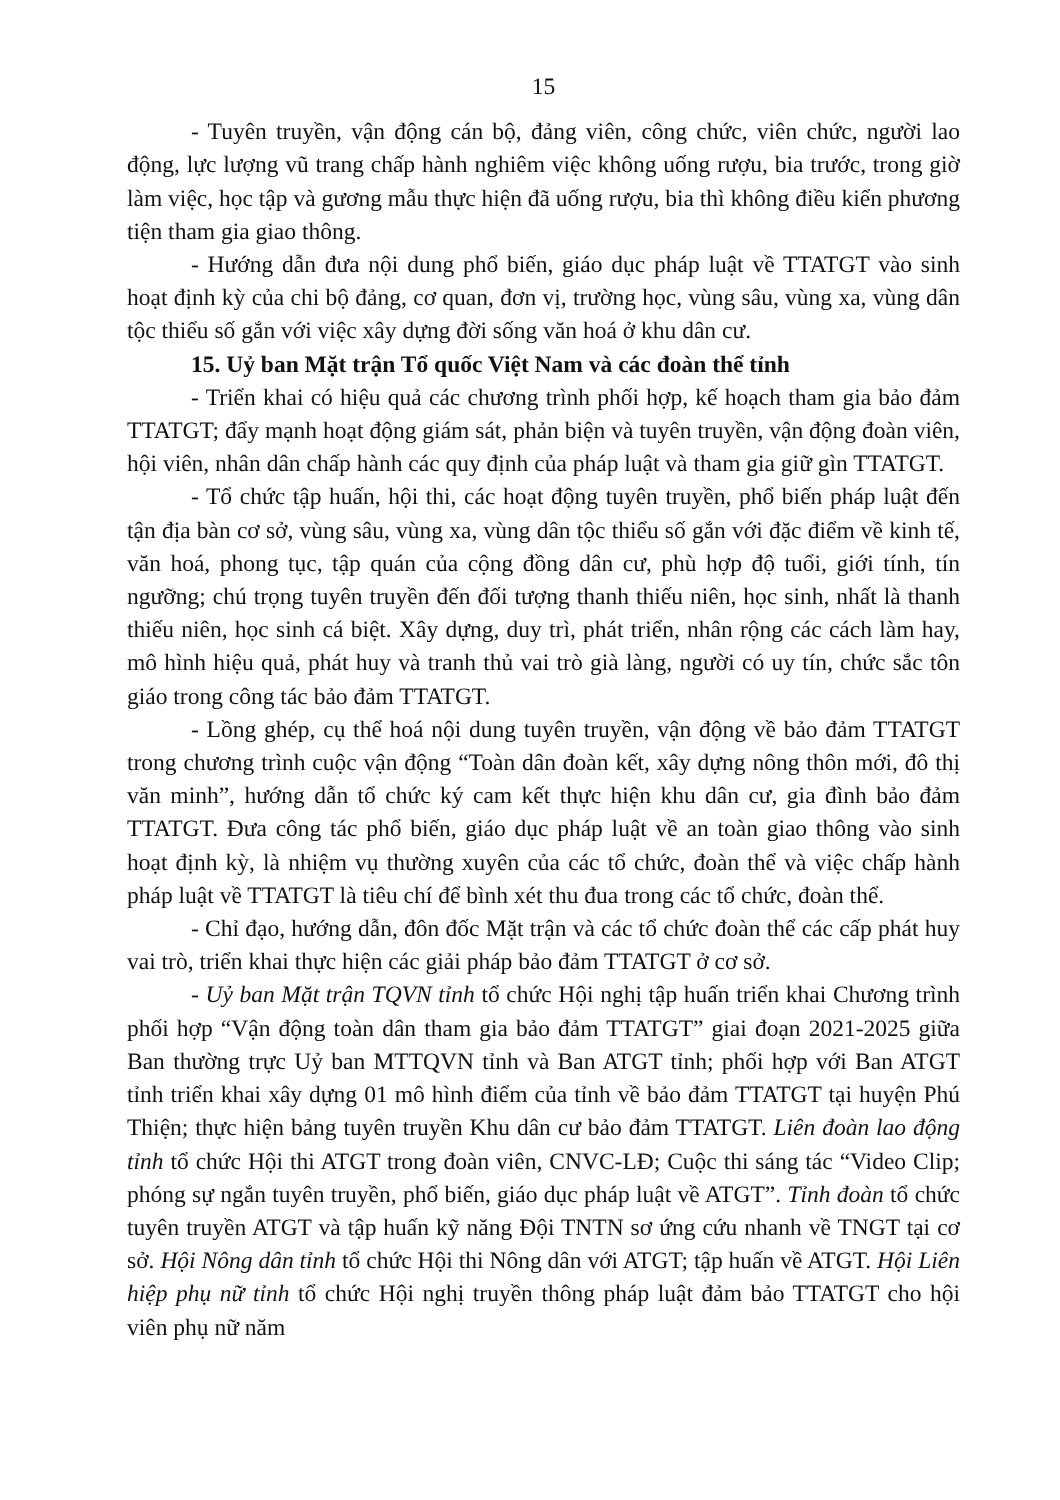15
- Tuyên truyền, vận động cán bộ, đảng viên, công chức, viên chức, người lao động, lực lượng vũ trang chấp hành nghiêm việc không uống rượu, bia trước, trong giờ làm việc, học tập và gương mẫu thực hiện đã uống rượu, bia thì không điều kiển phương tiện tham gia giao thông.
- Hướng dẫn đưa nội dung phổ biến, giáo dục pháp luật về TTATGT vào sinh hoạt định kỳ của chi bộ đảng, cơ quan, đơn vị, trường học, vùng sâu, vùng xa, vùng dân tộc thiểu số gắn với việc xây dựng đời sống văn hoá ở khu dân cư.
15. Uỷ ban Mặt trận Tổ quốc Việt Nam và các đoàn thể tỉnh
- Triển khai có hiệu quả các chương trình phối hợp, kế hoạch tham gia bảo đảm TTATGT; đẩy mạnh hoạt động giám sát, phản biện và tuyên truyền, vận động đoàn viên, hội viên, nhân dân chấp hành các quy định của pháp luật và tham gia giữ gìn TTATGT.
- Tổ chức tập huấn, hội thi, các hoạt động tuyên truyền, phổ biến pháp luật đến tận địa bàn cơ sở, vùng sâu, vùng xa, vùng dân tộc thiểu số gắn với đặc điểm về kinh tế, văn hoá, phong tục, tập quán của cộng đồng dân cư, phù hợp độ tuổi, giới tính, tín ngưỡng; chú trọng tuyên truyền đến đối tượng thanh thiếu niên, học sinh, nhất là thanh thiếu niên, học sinh cá biệt. Xây dựng, duy trì, phát triển, nhân rộng các cách làm hay, mô hình hiệu quả, phát huy và tranh thủ vai trò già làng, người có uy tín, chức sắc tôn giáo trong công tác bảo đảm TTATGT.
- Lồng ghép, cụ thể hoá nội dung tuyên truyền, vận động về bảo đảm TTATGT trong chương trình cuộc vận động “Toàn dân đoàn kết, xây dựng nông thôn mới, đô thị văn minh”, hướng dẫn tổ chức ký cam kết thực hiện khu dân cư, gia đình bảo đảm TTATGT. Đưa công tác phổ biến, giáo dục pháp luật về an toàn giao thông vào sinh hoạt định kỳ, là nhiệm vụ thường xuyên của các tổ chức, đoàn thể và việc chấp hành pháp luật về TTATGT là tiêu chí để bình xét thu đua trong các tổ chức, đoàn thể.
- Chỉ đạo, hướng dẫn, đôn đốc Mặt trận và các tổ chức đoàn thể các cấp phát huy vai trò, triển khai thực hiện các giải pháp bảo đảm TTATGT ở cơ sở.
- Uỷ ban Mặt trận TQVN tỉnh tổ chức Hội nghị tập huấn triển khai Chương trình phối hợp “Vận động toàn dân tham gia bảo đảm TTATGT” giai đoạn 2021-2025 giữa Ban thường trực Uỷ ban MTTQVN tỉnh và Ban ATGT tỉnh; phối hợp với Ban ATGT tỉnh triển khai xây dựng 01 mô hình điểm của tỉnh về bảo đảm TTATGT tại huyện Phú Thiện; thực hiện bảng tuyên truyền Khu dân cư bảo đảm TTATGT. Liên đoàn lao động tỉnh tổ chức Hội thi ATGT trong đoàn viên, CNVC-LĐ; Cuộc thi sáng tác “Video Clip; phóng sự ngắn tuyên truyền, phổ biến, giáo dục pháp luật về ATGT”. Tỉnh đoàn tổ chức tuyên truyền ATGT và tập huấn kỹ năng Đội TNTN sơ ứng cứu nhanh về TNGT tại cơ sở. Hội Nông dân tỉnh tổ chức Hội thi Nông dân với ATGT; tập huấn về ATGT. Hội Liên hiệp phụ nữ tỉnh tổ chức Hội nghị truyền thông pháp luật đảm bảo TTATGT cho hội viên phụ nữ năm